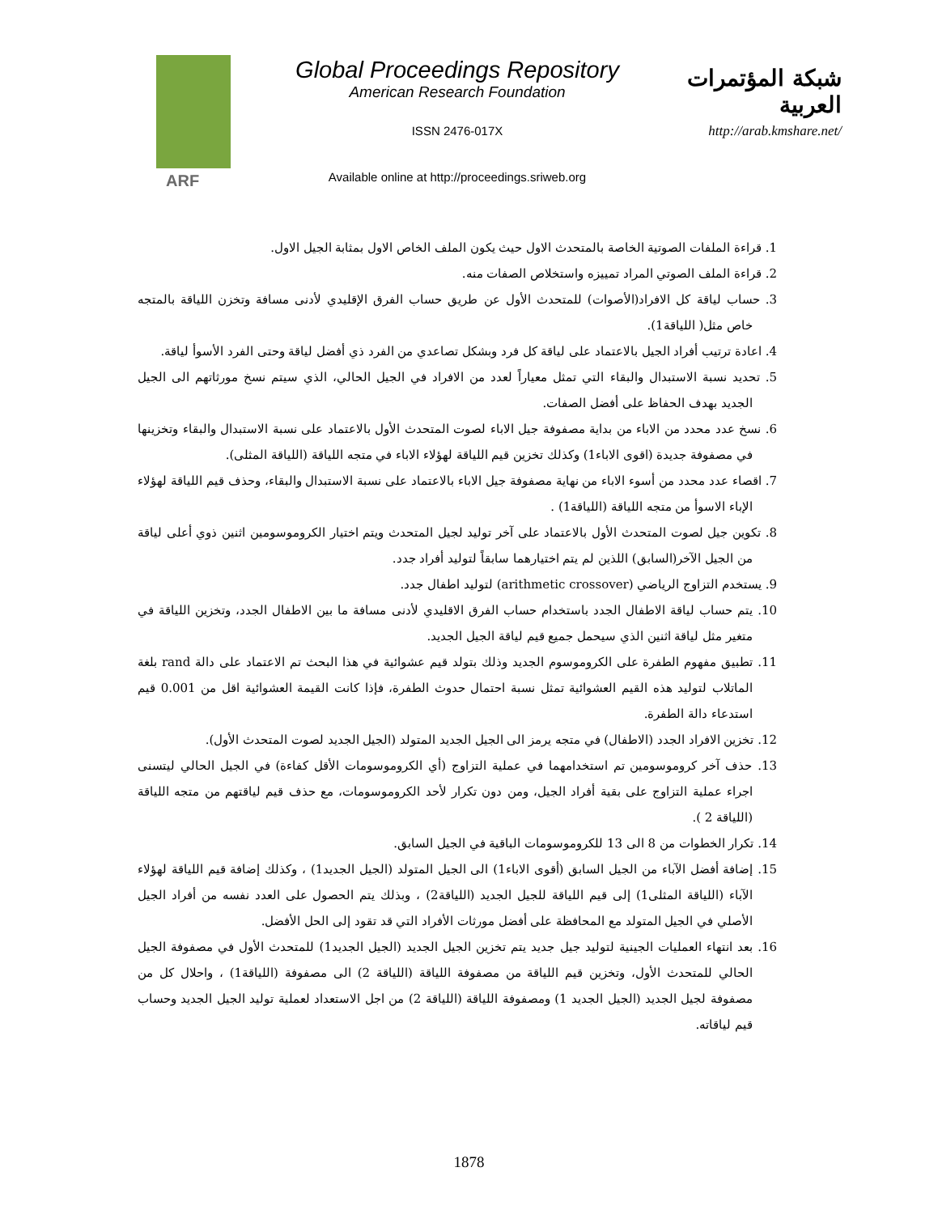ARF
Global Proceedings Repository
American Research Foundation
ISSN 2476-017X
Available online at http://proceedings.sriweb.org
شبكة المؤتمرات العربية
http://arab.kmshare.net/
1. قراءة الملفات الصوتية الخاصة بالمتحدث الاول حيث يكون الملف الخاص الاول بمثابة الجيل الاول.
2. قراءة الملف الصوتي المراد تمييزه واستخلاص الصفات منه.
3. حساب لياقة كل الافراد(الأصوات) للمتحدث الأول عن طريق حساب الفرق الإقليدي لأدنى مسافة وتخزن اللياقة بالمتجه خاص مثل( اللياقة1).
4. اعادة ترتيب أفراد الجيل بالاعتماد على لياقة كل فرد وبشكل تصاعدي من الفرد ذي أفضل لياقة وحتى الفرد الأسوأ لياقة.
5. تحديد نسبة الاستبدال والبقاء التي تمثل معياراً لعدد من الافراد في الجيل الحالي، الذي سيتم نسخ مورثاتهم الى الجيل الجديد بهدف الحفاظ على أفضل الصفات.
6. نسخ عدد محدد من الاباء من بداية مصفوفة جيل الاباء لصوت المتحدث الأول بالاعتماد على نسبة الاستبدال والبقاء وتخزينها في مصفوفة جديدة (اقوى الاباء1) وكذلك تخزين قيم اللياقة لهؤلاء الاباء في متجه اللياقة (اللياقة المثلى).
7. اقصاء عدد محدد من أسوء الاباء من نهاية مصفوفة جيل الاباء بالاعتماد على نسبة الاستبدال والبقاء، وحذف قيم اللياقة لهؤلاء الإباء الاسوأ من متجه اللياقة (اللياقة1) .
8. تكوين جيل لصوت المتحدث الأول بالاعتماد على آخر توليد لجيل المتحدث ويتم اختيار الكروموسومين اثنين ذوي أعلى لياقة من الجيل الآخر(السابق) اللذين لم يتم اختيارهما سابقاً لتوليد أفراد جدد.
9. يستخدم التزاوج الرياضي (arithmetic crossover) لتوليد اطفال جدد.
10. يتم حساب لياقة الاطفال الجدد باستخدام حساب الفرق الاقليدي لأدنى مسافة ما بين الاطفال الجدد، وتخزين اللياقة في متغير مثل لياقة اثنين الذي سيحمل جميع قيم لياقة الجيل الجديد.
11. تطبيق مفهوم الطفرة على الكروموسوم الجديد وذلك بتولد قيم عشوائية في هذا البحث تم الاعتماد على دالة rand بلغة الماتلاب لتوليد هذه القيم العشوائية تمثل نسبة احتمال حدوث الطفرة، فإذا كانت القيمة العشوائية اقل من 0.001 قيم استدعاء دالة الطفرة.
12. تخزين الافراد الجدد (الاطفال) في متجه يرمز الى الجيل الجديد المتولد (الجيل الجديد لصوت المتحدث الأول).
13. حذف آخر كروموسومين تم استخدامهما في عملية التزاوج (أي الكروموسومات الأقل كفاءة) في الجيل الحالي ليتسنى اجراء عملية التزاوج على بقية أفراد الجيل، ومن دون تكرار لأحد الكروموسومات، مع حذف قيم لياقتهم من متجه اللياقة (اللياقة 2 ).
14. تكرار الخطوات من 8 الى 13 للكروموسومات الباقية في الجيل السابق.
15. إضافة أفضل الآباء من الجيل السابق (أقوى الاباء1) الى الجيل المتولد (الجيل الجديد1) ، وكذلك إضافة قيم اللياقة لهؤلاء الآباء (اللياقة المثلى1) إلى قيم اللياقة للجيل الجديد (اللياقة2) ، وبذلك يتم الحصول على العدد نفسه من أفراد الجيل الأصلي في الجيل المتولد مع المحافظة على أفضل مورثات الأفراد التي قد تقود إلى الحل الأفضل.
16. بعد انتهاء العمليات الجينية لتوليد جيل جديد يتم تخزين الجيل الجديد (الجيل الجديد1) للمتحدث الأول في مصفوفة الجيل الحالي للمتحدث الأول، وتخزين قيم اللياقة من مصفوفة اللياقة (اللياقة 2) الى مصفوفة (اللياقة1) ، واحلال كل من مصفوفة لجيل الجديد (الجيل الجديد 1) ومصفوفة اللياقة (اللياقة 2) من اجل الاستعداد لعملية توليد الجيل الجديد وحساب قيم لياقاته.
1878